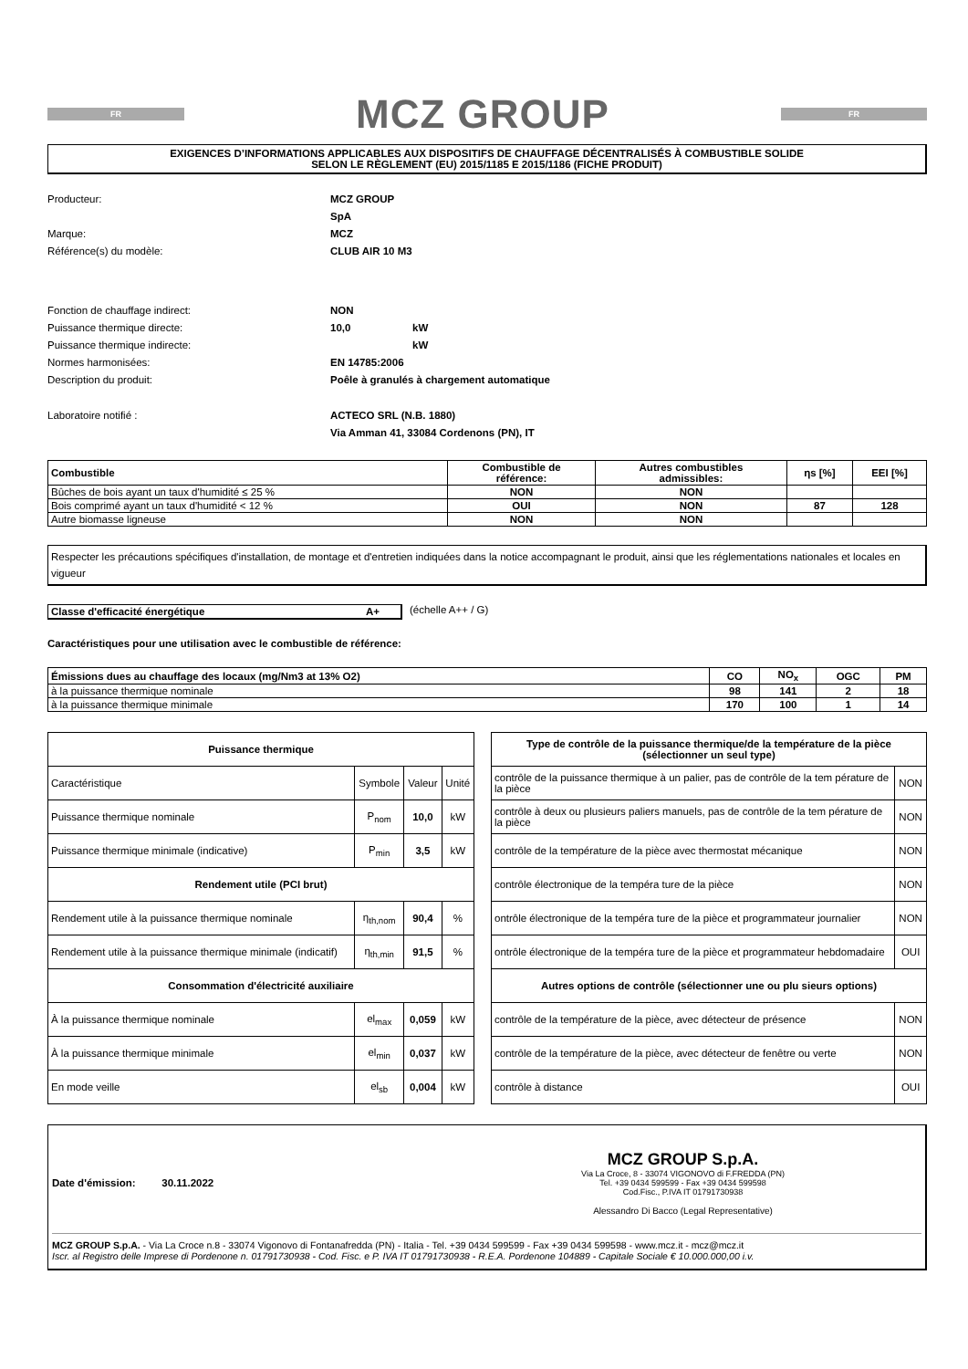FR
MCZ GROUP
FR
EXIGENCES D’INFORMATIONS APPLICABLES AUX DISPOSITIFS DE CHAUFFAGE DÉCENTRALISÉS À COMBUSTIBLE SOLIDE
SELON LE RÈGLEMENT (EU) 2015/1185 E 2015/1186 (FICHE PRODUIT)
Producteur: MCZ GROUP SpA Marque: MCZ Référence(s) du modèle: CLUB AIR 10 M3
Fonction de chauffage indirect: NON Puissance thermique directe: 10,0 kW Puissance thermique indirecte: kW Normes harmonisées: EN 14785:2006 Description du produit: Poêle à granulés à chargement automatique
Laboratoire notifié : ACTECO SRL (N.B. 1880)
Via Amman 41, 33084 Cordenons (PN), IT
| Combustible | Combustible de référence: | Autres combustibles admissibles: | ηs [%] | EEI [%] |
| --- | --- | --- | --- | --- |
| Bûches de bois ayant un taux d'humidité ≤ 25 % | NON | NON | | |
| Bois comprimé ayant un taux d'humidité < 12 % | OUI | NON | 87 | 128 |
| Autre biomasse ligneuse | NON | NON | | |
Respecter les précautions spécifiques d'installation, de montage et d'entretien indiquées dans la notice accompagnant le produit, ainsi que les réglementations nationales et locales en vigueur
Classe d'efficacité énergétique A+ (échelle A++ / G)
Caractéristiques pour une utilisation avec le combustible de référence:
| Émissions dues au chauffage des locaux (mg/Nm3 at 13% O2) | CO | NO<sub>x</sub> | OGC | PM |
| --- | --- | --- | --- | --- |
| à la puissance thermique nominale | 98 | 141 | 2 | 18 |
| à la puissance thermique minimale | 170 | 100 | 1 | 14 |
| Puissance thermique | | | |
| Caractéristique | Symbole | Valeur | Unité |
| Puissance thermique nominale | P<sub>nom</sub> | 10,0 | kW |
| Puissance thermique minimale (indicative) | P<sub>min</sub> | 3,5 | kW |
| Rendement utile (PCI brut) | | | |
| Rendement utile à la puissance thermique nominale | η<sub>th,nom</sub> | 90,4 | % |
| Rendement utile à la puissance thermique minimale (indicatif) | η<sub>th,min</sub> | 91,5 | % |
| Consommation d'électricité auxiliaire | | | |
| À la puissance thermique nominale | el<sub>max</sub> | 0,059 | kW |
| À la puissance thermique minimale | el<sub>min</sub> | 0,037 | kW |
| En mode veille | el<sub>sb</sub> | 0,004 | kW |
| Type de contrôle de la puissance thermique/de la température de la pièce (sélectionner un seul type) | |
| contrôle de la puissance thermique à un palier, pas de contrôle de la tem pérature de la pièce | NON |
| contrôle à deux ou plusieurs paliers manuels, pas de contrôle de la tem pérature de la pièce | NON |
| contrôle de la température de la pièce avec thermostat mécanique | NON |
| contrôle électronique de la tempéra ture de la pièce | NON |
| ontrôle électronique de la tempéra ture de la pièce et programmateur journalier | NON |
| ontrôle électronique de la tempéra ture de la pièce et programmateur hebdomadaire | OUI |
| Autres options de contrôle (sélectionner une ou plu sieurs options) | |
| contrôle de la température de la pièce, avec détecteur de présence | NON |
| contrôle de la température de la pièce, avec détecteur de fenêtre ou verte | NON |
| contrôle à distance | OUI |
Date d'émission: 30.11.2022
MCZ GROUP S.p.A.
Via La Croce, 8 - 33074 VIGONOVO di F.FREDDA (PN)
Tel. +39 0434 599599 - Fax +39 0434 599598
Cod.Fisc., P.IVA IT 01791730938
Alessandro Di Bacco (Legal Representative)
MCZ GROUP S.p.A. - Via La Croce n.8 - 33074 Vigonovo di Fontanafredda (PN) - Italia - Tel. +39 0434 599599 - Fax +39 0434 599598 - www.mcz.it - mcz@mcz.it
Iscr. al Registro delle Imprese di Pordenone n. 01791730938 - Cod. Fisc. e P. IVA IT 01791730938 - R.E.A. Pordenone 104889 - Capitale Sociale € 10.000.000,00 i.v.